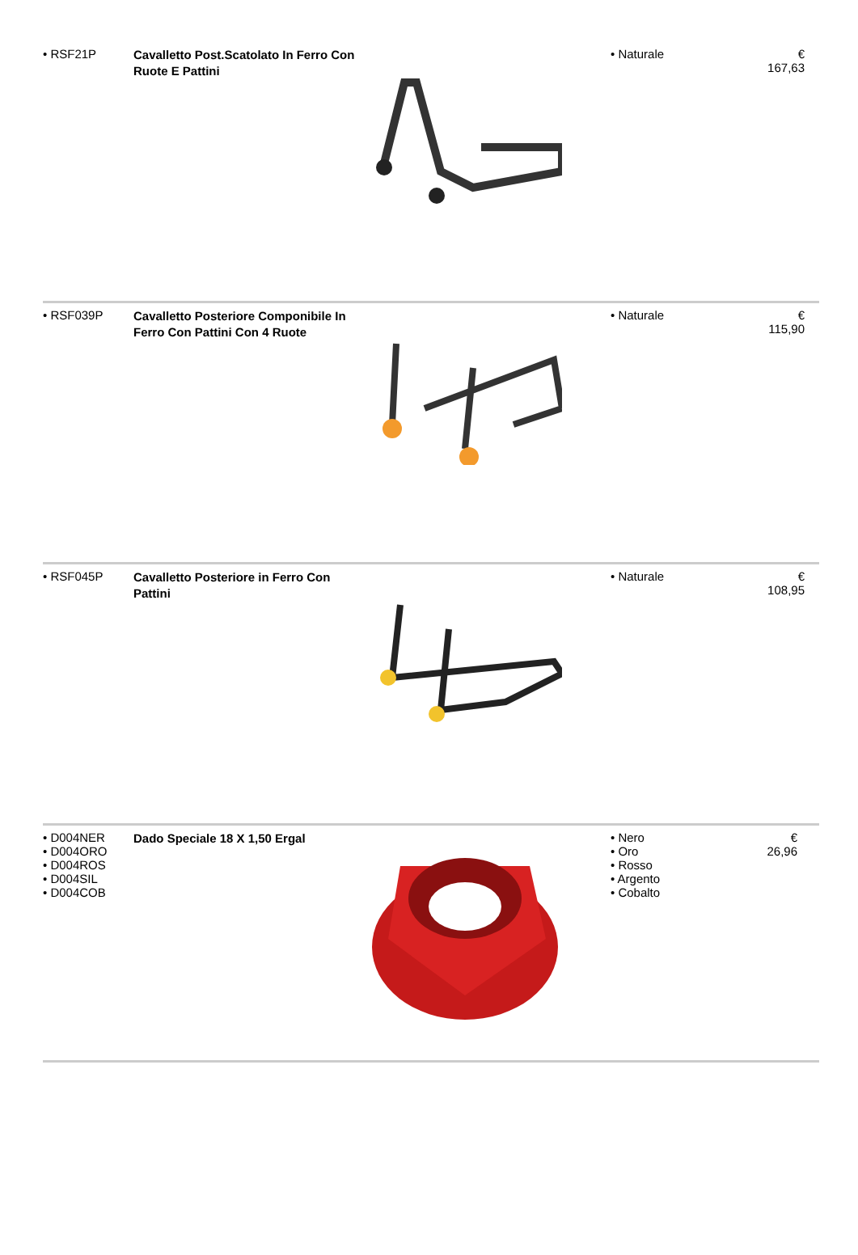| • RSF21P | Cavalletto Post.Scatolato In Ferro Con Ruote E Pattini | | • Naturale | € 167,63 |
| • RSF039P | Cavalletto Posteriore Componibile In Ferro Con Pattini Con 4 Ruote | | • Naturale | € 115,90 |
| • RSF045P | Cavalletto Posteriore in Ferro Con Pattini | | • Naturale | € 108,95 |
| • D004NER • D004ORO • D004ROS • D004SIL • D004COB | Dado Speciale 18 X 1,50 Ergal | | • Nero • Oro • Rosso • Argento • Cobalto | € 26,96 |